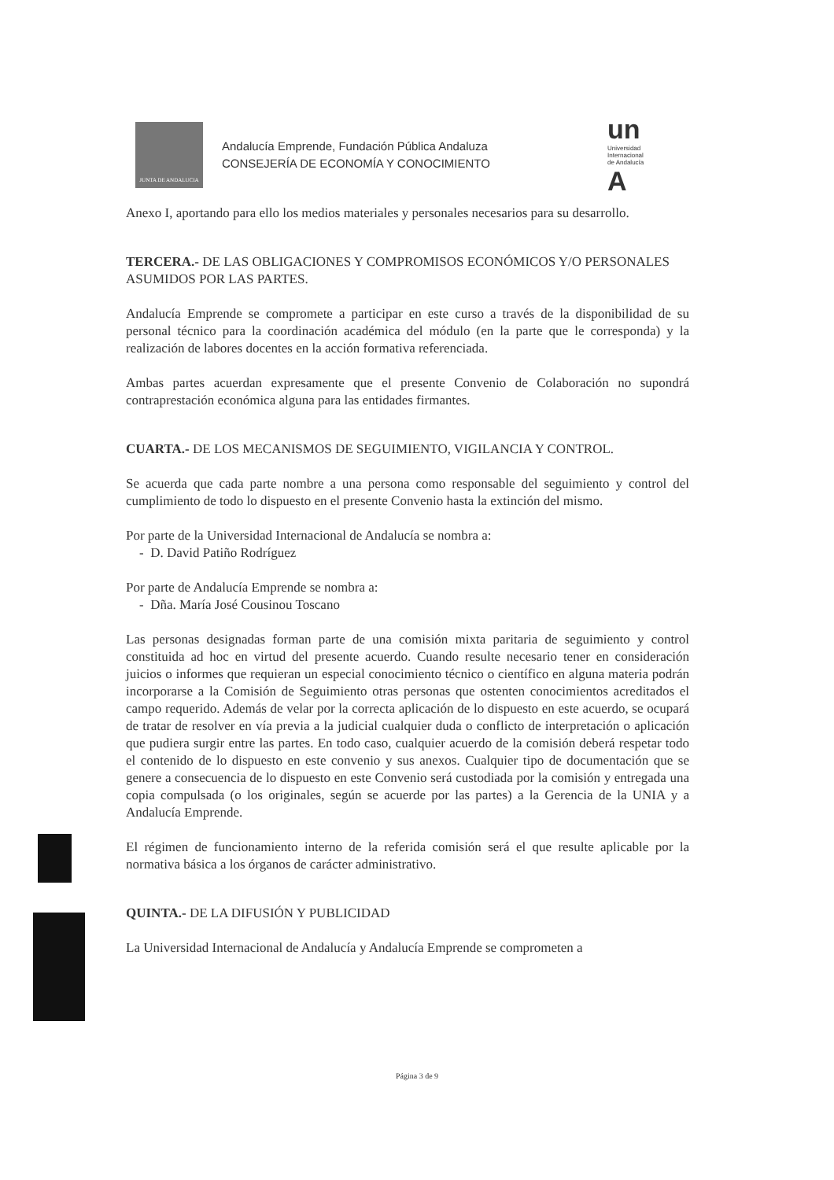JUNTA DE ANDALUCIA
Andalucía Emprende, Fundación Pública Andaluza
CONSEJERÍA DE ECONOMÍA Y CONOCIMIENTO
un
Universidad
Internacional
de Andalucía
A
Anexo I, aportando para ello los medios materiales y personales necesarios para su desarrollo.
TERCERA.- DE LAS OBLIGACIONES Y COMPROMISOS ECONÓMICOS Y/O PERSONALES ASUMIDOS POR LAS PARTES.
Andalucía Emprende se compromete a participar en este curso a través de la disponibilidad de su personal técnico para la coordinación académica del módulo (en la parte que le corresponda) y la realización de labores docentes en la acción formativa referenciada.
Ambas partes acuerdan expresamente que el presente Convenio de Colaboración no supondrá contraprestación económica alguna para las entidades firmantes.
CUARTA.- DE LOS MECANISMOS DE SEGUIMIENTO, VIGILANCIA Y CONTROL.
Se acuerda que cada parte nombre a una persona como responsable del seguimiento y control del cumplimiento de todo lo dispuesto en el presente Convenio hasta la extinción del mismo.
Por parte de la Universidad Internacional de Andalucía se nombra a:
- D. David Patiño Rodríguez
Por parte de Andalucía Emprende se nombra a:
- Dña. María José Cousinou Toscano
Las personas designadas forman parte de una comisión mixta paritaria de seguimiento y control constituida ad hoc en virtud del presente acuerdo. Cuando resulte necesario tener en consideración juicios o informes que requieran un especial conocimiento técnico o científico en alguna materia podrán incorporarse a la Comisión de Seguimiento otras personas que ostenten conocimientos acreditados el campo requerido. Además de velar por la correcta aplicación de lo dispuesto en este acuerdo, se ocupará de tratar de resolver en vía previa a la judicial cualquier duda o conflicto de interpretación o aplicación que pudiera surgir entre las partes. En todo caso, cualquier acuerdo de la comisión deberá respetar todo el contenido de lo dispuesto en este convenio y sus anexos. Cualquier tipo de documentación que se genere a consecuencia de lo dispuesto en este Convenio será custodiada por la comisión y entregada una copia compulsada (o los originales, según se acuerde por las partes) a la Gerencia de la UNIA y a Andalucía Emprende.
El régimen de funcionamiento interno de la referida comisión será el que resulte aplicable por la normativa básica a los órganos de carácter administrativo.
QUINTA.- DE LA DIFUSIÓN Y PUBLICIDAD
La Universidad Internacional de Andalucía y Andalucía Emprende se comprometen a
Página 3 de 9